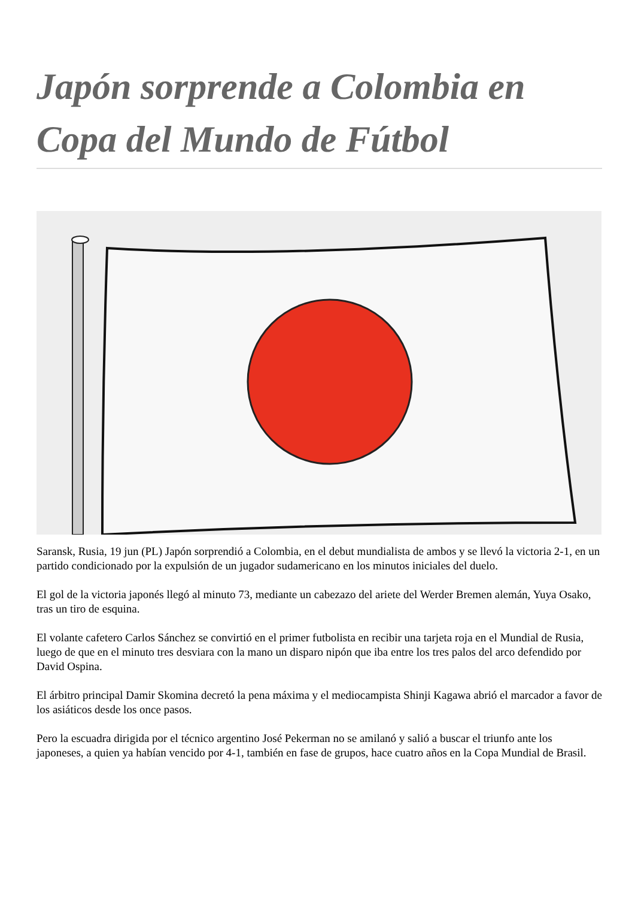Japón sorprende a Colombia en Copa del Mundo de Fútbol
Saransk, Rusia, 19 jun (PL) Japón sorprendió a Colombia, en el debut mundialista de ambos y se llevó la victoria 2-1, en un partido condicionado por la expulsión de un jugador sudamericano en los minutos iniciales del duelo.
El gol de la victoria japonés llegó al minuto 73, mediante un cabezazo del ariete del Werder Bremen alemán, Yuya Osako, tras un tiro de esquina.
El volante cafetero Carlos Sánchez se convirtió en el primer futbolista en recibir una tarjeta roja en el Mundial de Rusia, luego de que en el minuto tres desviara con la mano un disparo nipón que iba entre los tres palos del arco defendido por David Ospina.
El árbitro principal Damir Skomina decretó la pena máxima y el mediocampista Shinji Kagawa abrió el marcador a favor de los asiáticos desde los once pasos.
Pero la escuadra dirigida por el técnico argentino José Pekerman no se amilanó y salió a buscar el triunfo ante los japoneses, a quien ya habían vencido por 4-1, también en fase de grupos, hace cuatro años en la Copa Mundial de Brasil.